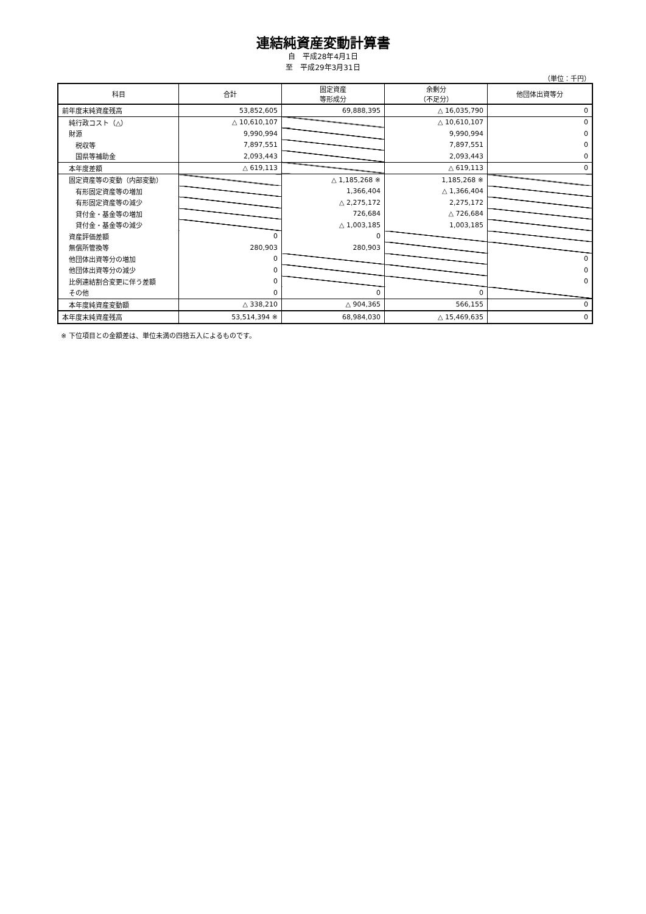連結純資産変動計算書
自　平成28年4月1日
至　平成29年3月31日
（単位：千円）
| 科目 | 合計 | 固定資産 等形成分 | 余剰分 （不足分） | 他団体出資等分 |
| --- | --- | --- | --- | --- |
| 前年度末純資産残高 | 53,852,605 | 69,888,395 | △ 16,035,790 | 0 |
| 純行政コスト（△） | △ 10,610,107 | | △ 10,610,107 | 0 |
| 財源 | 9,990,994 | | 9,990,994 | 0 |
| 税収等 | 7,897,551 | | 7,897,551 | 0 |
| 国県等補助金 | 2,093,443 | | 2,093,443 | 0 |
| 本年度差額 | △ 619,113 | | △ 619,113 | 0 |
| 固定資産等の変動（内部変動） | | △ 1,185,268 ※ | 1,185,268 ※ | |
| 有形固定資産等の増加 | | 1,366,404 | △ 1,366,404 | |
| 有形固定資産等の減少 | | △ 2,275,172 | 2,275,172 | |
| 貸付金・基金等の増加 | | 726,684 | △ 726,684 | |
| 貸付金・基金等の減少 | | △ 1,003,185 | 1,003,185 | |
| 資産評価差額 | 0 | 0 | | |
| 無償所管換等 | 280,903 | 280,903 | | |
| 他団体出資等分の増加 | 0 | | | 0 |
| 他団体出資等分の減少 | 0 | | | 0 |
| 比例連結割合変更に伴う差額 | 0 | | | 0 |
| その他 | 0 | 0 | 0 | |
| 本年度純資産変動額 | △ 338,210 | △ 904,365 | 566,155 | 0 |
| 本年度末純資産残高 | 53,514,394 ※ | 68,984,030 | △ 15,469,635 | 0 |
※ 下位項目との金額差は、単位未満の四捨五入によるものです。